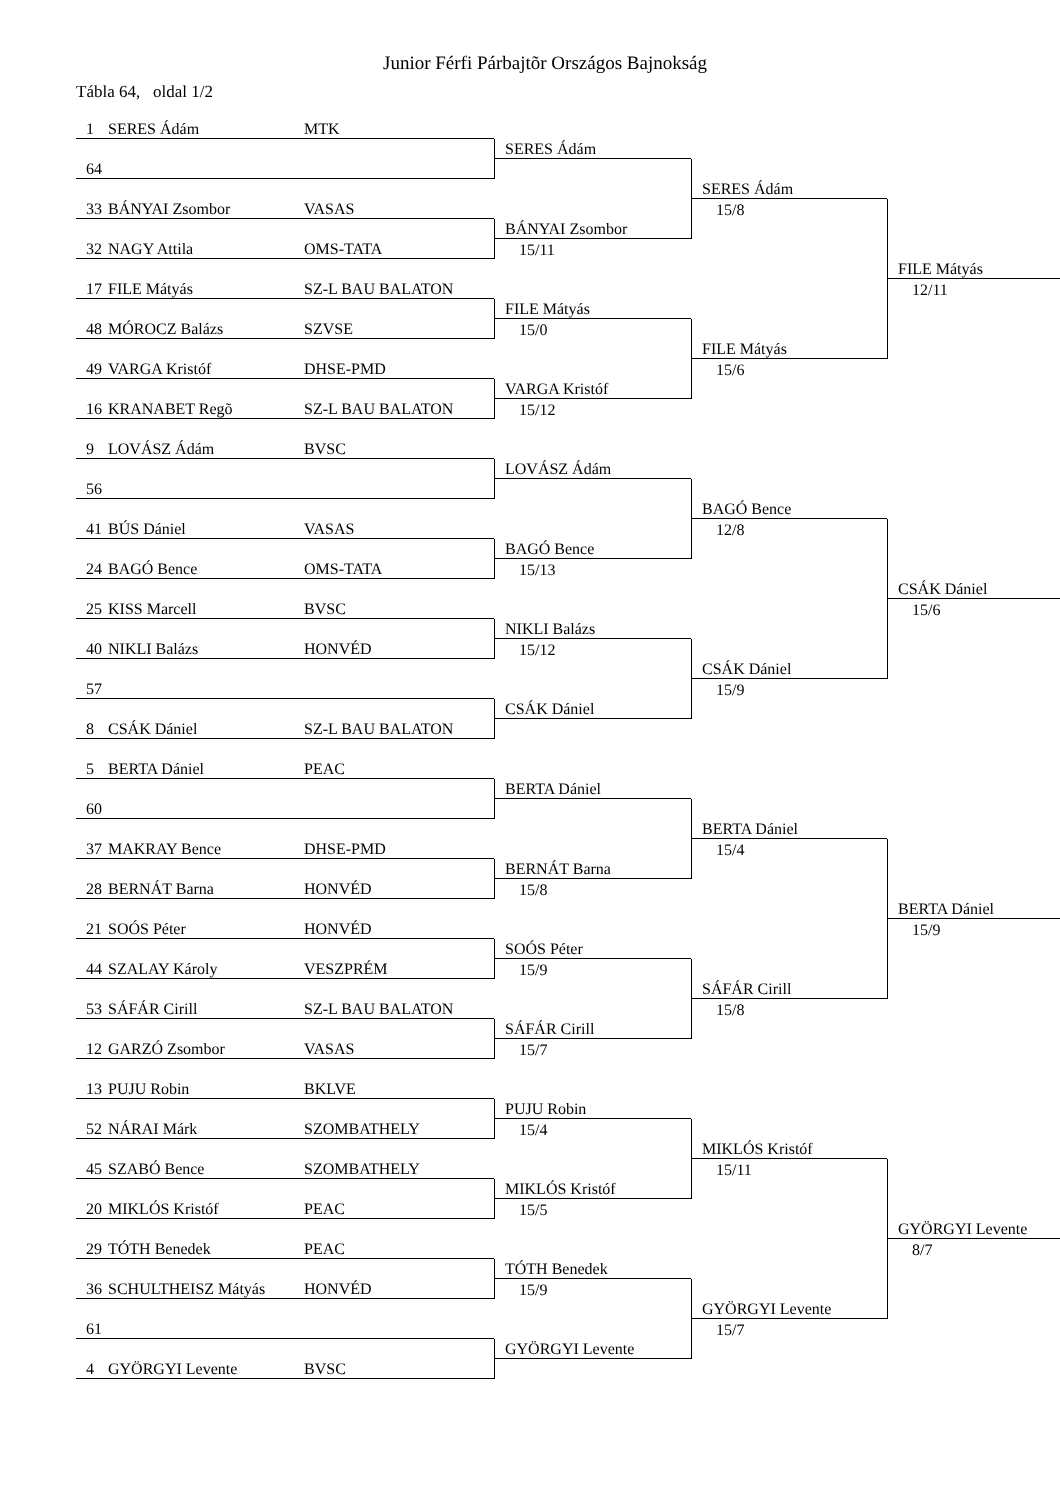Junior Férfi Párbajtõr Országos Bajnokság
Tábla 64, oldal 1/2
1 SERES Ádám MTK
64
33 BÁNYAI Zsombor VASAS
32 NAGY Attila OMS-TATA
17 FILE Mátyás SZ-L BAU BALATON
48 MÓROCZ Balázs SZVSE
49 VARGA Kristóf DHSE-PMD
16 KRANABET Regõ SZ-L BAU BALATON
9 LOVÁSZ Ádám BVSC
56
41 BÚS Dániel VASAS
24 BAGÓ Bence OMS-TATA
25 KISS Marcell BVSC
40 NIKLI Balázs HONVÉD
57
8 CSÁK Dániel SZ-L BAU BALATON
5 BERTA Dániel PEAC
60
37 MAKRAY Bence DHSE-PMD
28 BERNÁT Barna HONVÉD
21 SOÓS Péter HONVÉD
44 SZALAY Károly VESZPRÉM
53 SÁFÁR Cirill SZ-L BAU BALATON
12 GARZÓ Zsombor VASAS
13 PUJU Robin BKLVE
52 NÁRAI Márk SZOMBATHELY
45 SZABÓ Bence SZOMBATHELY
20 MIKLÓS Kristóf PEAC
29 TÓTH Benedek PEAC
36 SCHULTHEISZ Mátyás HONVÉD
61
4 GYÖRGYI Levente BVSC
SERES Ádám
BÁNYAI Zsombor
15/11
FILE Mátyás
15/0
VARGA Kristóf
15/12
LOVÁSZ Ádám
BAGÓ Bence
15/13
NIKLI Balázs
15/12
CSÁK Dániel
BERTA Dániel
BERNÁT Barna
15/8
SOÓS Péter
15/9
SÁFÁR Cirill
15/7
PUJU Robin
15/4
MIKLÓS Kristóf
15/5
TÓTH Benedek
15/9
GYÖRGYI Levente
SERES Ádám
15/8
FILE Mátyás
15/6
BAGÓ Bence
12/8
CSÁK Dániel
15/9
BERTA Dániel
15/4
SÁFÁR Cirill
15/8
MIKLÓS Kristóf
15/11
GYÖRGYI Levente
15/7
FILE Mátyás
12/11
CSÁK Dániel
15/6
BERTA Dániel
15/9
GYÖRGYI Levente
8/7